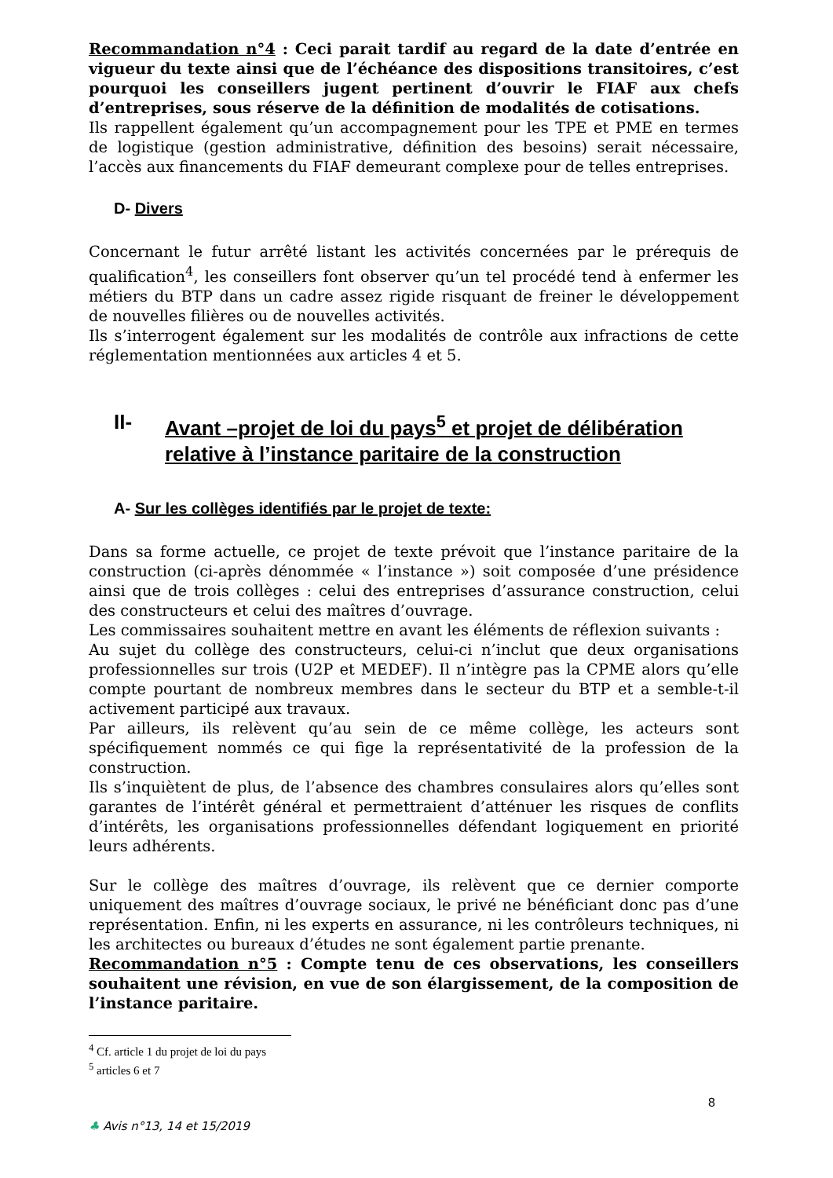Recommandation n°4 : Ceci parait tardif au regard de la date d’entrée en vigueur du texte ainsi que de l’échéance des dispositions transitoires, c’est pourquoi les conseillers jugent pertinent d’ouvrir le FIAF aux chefs d’entreprises, sous réserve de la définition de modalités de cotisations.
Ils rappellent également qu’un accompagnement pour les TPE et PME en termes de logistique (gestion administrative, définition des besoins) serait nécessaire, l’accès aux financements du FIAF demeurant complexe pour de telles entreprises.
D- Divers
Concernant le futur arrêté listant les activités concernées par le prérequis de qualification<sup>4</sup>, les conseillers font observer qu’un tel procédé tend à enfermer les métiers du BTP dans un cadre assez rigide risquant de freiner le développement de nouvelles filières ou de nouvelles activités.
Ils s’interrogent également sur les modalités de contrôle aux infractions de cette réglementation mentionnées aux articles 4 et 5.
II- Avant –projet de loi du pays<sup>5</sup> et projet de délibération relative à l’instance paritaire de la construction
A- Sur les collèges identifiés par le projet de texte:
Dans sa forme actuelle, ce projet de texte prévoit que l’instance paritaire de la construction (ci-après dénommée « l’instance ») soit composée d’une présidence ainsi que de trois collèges : celui des entreprises d’assurance construction, celui des constructeurs et celui des maîtres d’ouvrage.
Les commissaires souhaitent mettre en avant les éléments de réflexion suivants :
Au sujet du collège des constructeurs, celui-ci n’inclut que deux organisations professionnelles sur trois (U2P et MEDEF). Il n’intègre pas la CPME alors qu’elle compte pourtant de nombreux membres dans le secteur du BTP et a semble-t-il activement participé aux travaux.
Par ailleurs, ils relèvent qu’au sein de ce même collège, les acteurs sont spécifiquement nommés ce qui fige la représentativité de la profession de la construction.
Ils s’inquiètent de plus, de l’absence des chambres consulaires alors qu’elles sont garantes de l’intérêt général et permettraient d’atténuer les risques de conflits d’intérêts, les organisations professionnelles défendant logiquement en priorité leurs adhérents.
Sur le collège des maîtres d’ouvrage, ils relèvent que ce dernier comporte uniquement des maîtres d’ouvrage sociaux, le privé ne bénéficiant donc pas d’une représentation. Enfin, ni les experts en assurance, ni les contrôleurs techniques, ni les architectes ou bureaux d’études ne sont également partie prenante.
Recommandation n°5 : Compte tenu de ces observations, les conseillers souhaitent une révision, en vue de son élargissement, de la composition de l’instance paritaire.
<sup>4</sup> Cf. article 1 du projet de loi du pays
<sup>5</sup> articles 6 et 7
8
♣ Avis n°13, 14 et 15/2019